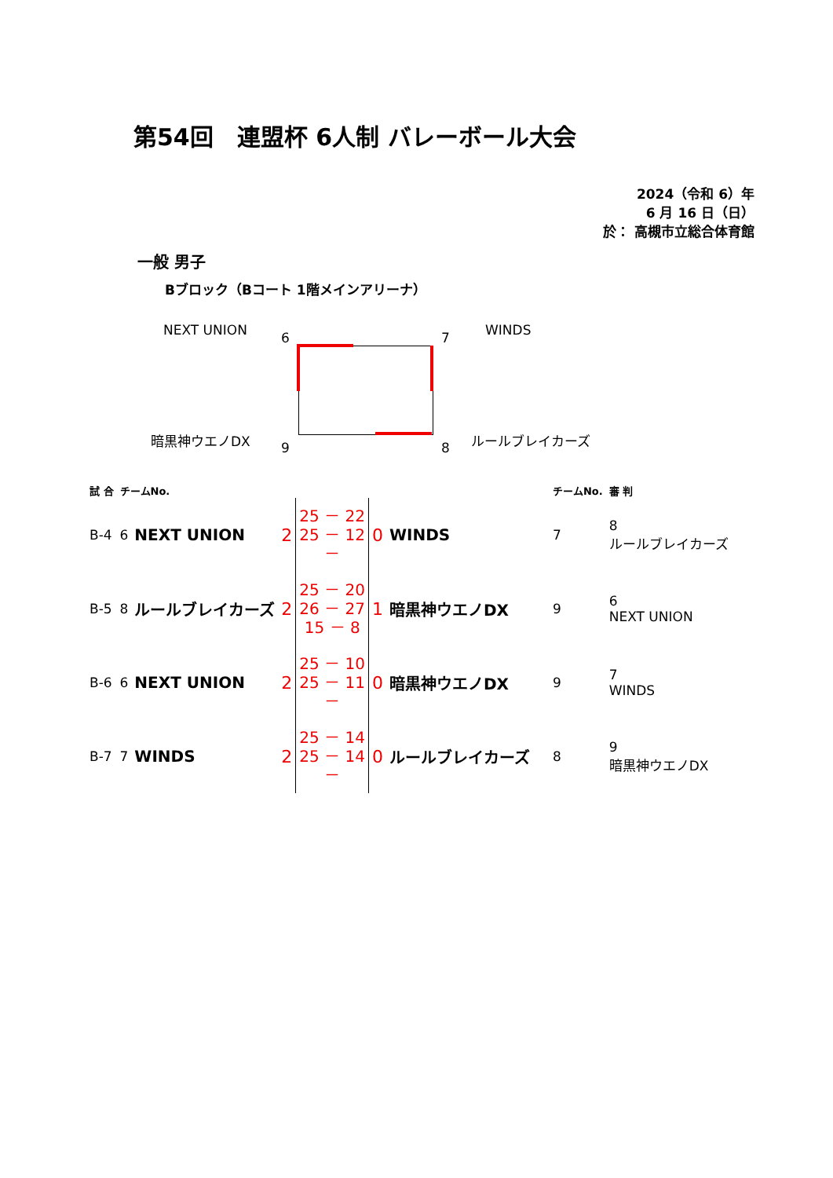第54回　連盟杯 6人制 バレーボール大会
2024（令和 6）年
6 月 16 日（日）
於： 高槻市立総合体育館
一般 男子
Bブロック（Bコート 1階メインアリーナ）
NEXT UNION 6 7 WINDS
暗黒神ウエノDX
9 8
ルールブレイカーズ
| 試 合 | チームNo. | | | | | | チームNo. | 審 判 |
| B-4 | 6 | NEXT UNION | 2 | 25 － 22 25 － 12 － | 0 | WINDS | 7 | 8 ルールブレイカーズ |
| B-5 | 8 | ルールブレイカーズ | 2 | 25 － 20 26 － 27 15 － 8 | 1 | 暗黒神ウエノDX | 9 | 6 NEXT UNION |
| B-6 | 6 | NEXT UNION | 2 | 25 － 10 25 － 11 － | 0 | 暗黒神ウエノDX | 9 | 7 WINDS |
| B-7 | 7 | WINDS | 2 | 25 － 14 25 － 14 － | 0 | ルールブレイカーズ | 8 | 9 暗黒神ウエノDX |